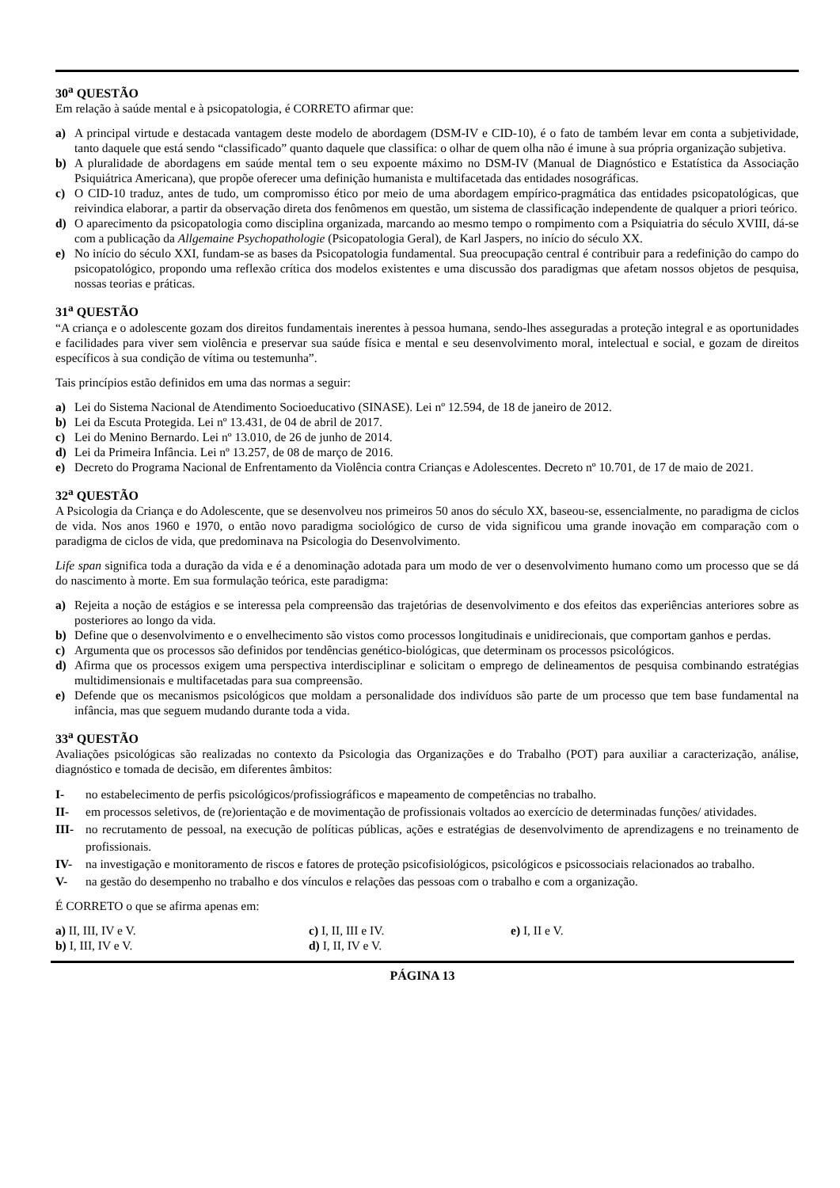30<sup>a</sup> QUESTÃO
Em relação à saúde mental e à psicopatologia, é CORRETO afirmar que:
a) A principal virtude e destacada vantagem deste modelo de abordagem (DSM-IV e CID-10), é o fato de também levar em conta a subjetividade, tanto daquele que está sendo “classificado” quanto daquele que classifica: o olhar de quem olha não é imune à sua própria organização subjetiva.
b) A pluralidade de abordagens em saúde mental tem o seu expoente máximo no DSM-IV (Manual de Diagnóstico e Estatística da Associação Psiquiátrica Americana), que propõe oferecer uma definição humanista e multifacetada das entidades nosográficas.
c) O CID-10 traduz, antes de tudo, um compromisso ético por meio de uma abordagem empírico-pragmática das entidades psicopatológicas, que reivindica elaborar, a partir da observação direta dos fenômenos em questão, um sistema de classificação independente de qualquer a priori teórico.
d) O aparecimento da psicopatologia como disciplina organizada, marcando ao mesmo tempo o rompimento com a Psiquiatria do século XVIII, dá-se com a publicação da Allgemaine Psychopathologie (Psicopatologia Geral), de Karl Jaspers, no início do século XX.
e) No início do século XXI, fundam-se as bases da Psicopatologia fundamental. Sua preocupação central é contribuir para a redefinição do campo do psicopatológico, propondo uma reflexão crítica dos modelos existentes e uma discussão dos paradigmas que afetam nossos objetos de pesquisa, nossas teorias e práticas.
31<sup>a</sup> QUESTÃO
“A criança e o adolescente gozam dos direitos fundamentais inerentes à pessoa humana, sendo-lhes asseguradas a proteção integral e as oportunidades e facilidades para viver sem violência e preservar sua saúde física e mental e seu desenvolvimento moral, intelectual e social, e gozam de direitos específicos à sua condição de vítima ou testemunha”.
Tais princípios estão definidos em uma das normas a seguir:
a) Lei do Sistema Nacional de Atendimento Socioeducativo (SINASE). Lei nº 12.594, de 18 de janeiro de 2012.
b) Lei da Escuta Protegida. Lei nº 13.431, de 04 de abril de 2017.
c) Lei do Menino Bernardo. Lei nº 13.010, de 26 de junho de 2014.
d) Lei da Primeira Infância. Lei nº 13.257, de 08 de março de 2016.
e) Decreto do Programa Nacional de Enfrentamento da Violência contra Crianças e Adolescentes. Decreto nº 10.701, de 17 de maio de 2021.
32<sup>a</sup> QUESTÃO
A Psicologia da Criança e do Adolescente, que se desenvolveu nos primeiros 50 anos do século XX, baseou-se, essencialmente, no paradigma de ciclos de vida. Nos anos 1960 e 1970, o então novo paradigma sociológico de curso de vida significou uma grande inovação em comparação com o paradigma de ciclos de vida, que predominava na Psicologia do Desenvolvimento.
Life span significa toda a duração da vida e é a denominação adotada para um modo de ver o desenvolvimento humano como um processo que se dá do nascimento à morte. Em sua formulação teórica, este paradigma:
a) Rejeita a noção de estágios e se interessa pela compreensão das trajetórias de desenvolvimento e dos efeitos das experiências anteriores sobre as posteriores ao longo da vida.
b) Define que o desenvolvimento e o envelhecimento são vistos como processos longitudinais e unidirecionais, que comportam ganhos e perdas.
c) Argumenta que os processos são definidos por tendências genético-biológicas, que determinam os processos psicológicos.
d) Afirma que os processos exigem uma perspectiva interdisciplinar e solicitam o emprego de delineamentos de pesquisa combinando estratégias multidimensionais e multifacetadas para sua compreensão.
e) Defende que os mecanismos psicológicos que moldam a personalidade dos indivíduos são parte de um processo que tem base fundamental na infância, mas que seguem mudando durante toda a vida.
33<sup>a</sup> QUESTÃO
Avaliações psicológicas são realizadas no contexto da Psicologia das Organizações e do Trabalho (POT) para auxiliar a caracterização, análise, diagnóstico e tomada de decisão, em diferentes âmbitos:
I- no estabelecimento de perfis psicológicos/profissiográficos e mapeamento de competências no trabalho.
II- em processos seletivos, de (re)orientação e de movimentação de profissionais voltados ao exercício de determinadas funções/ atividades.
III- no recrutamento de pessoal, na execução de políticas públicas, ações e estratégias de desenvolvimento de aprendizagens e no treinamento de profissionais.
IV- na investigação e monitoramento de riscos e fatores de proteção psicofisiológicos, psicológicos e psicossociais relacionados ao trabalho.
V- na gestão do desempenho no trabalho e dos vínculos e relações das pessoas com o trabalho e com a organização.
É CORRETO o que se afirma apenas em:
a) II, III, IV e V.
c) I, II, III e IV.
e) I, II e V.
b) I, III, IV e V.
d) I, II, IV e V.
PÁGINA 13